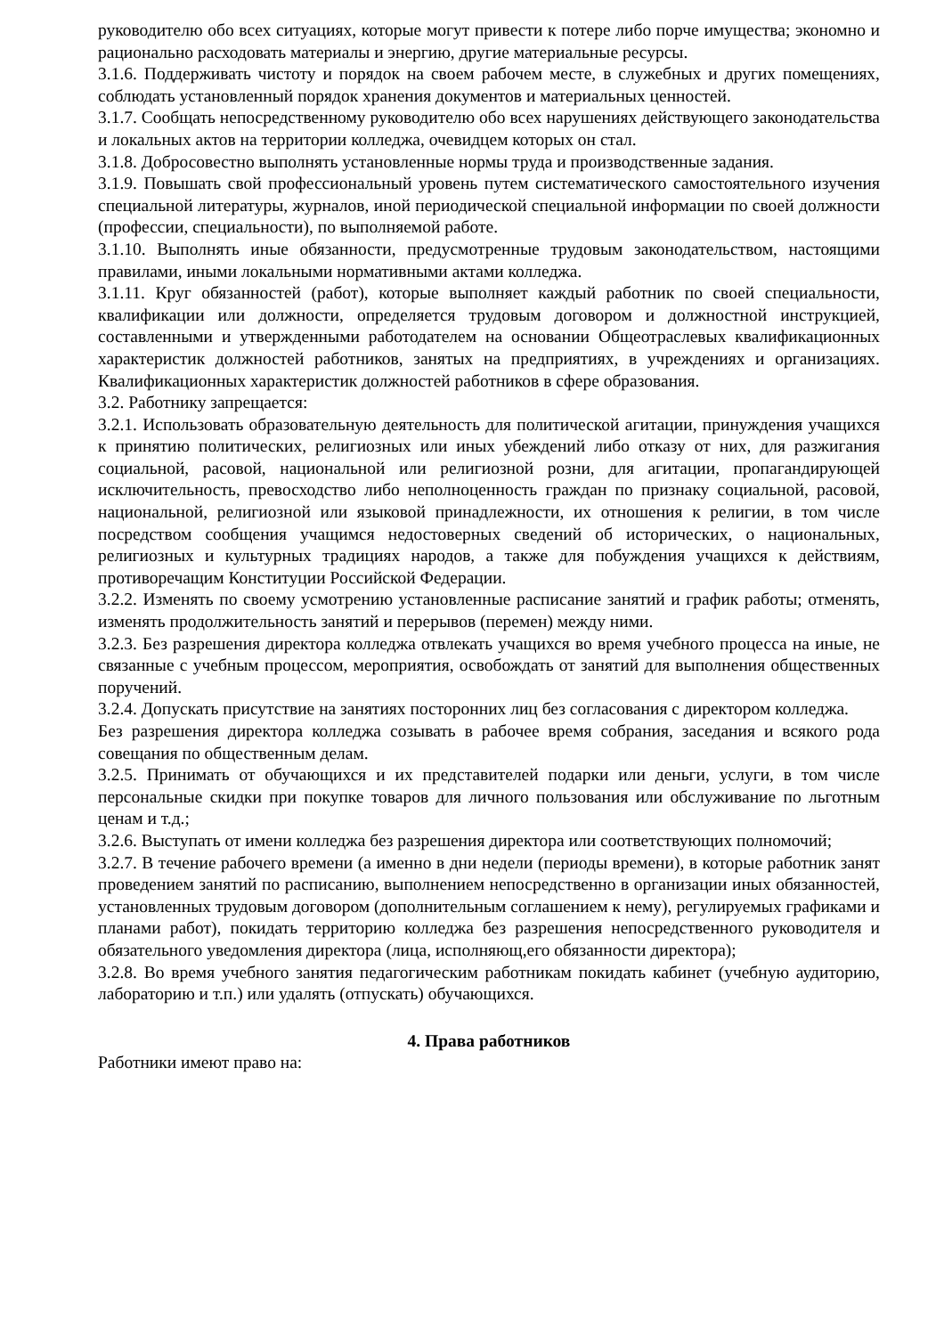руководителю обо всех ситуациях, которые могут привести к потере либо порче имущества; экономно и рационально расходовать материалы и энергию, другие материальные ресурсы.
3.1.6. Поддерживать чистоту и порядок на своем рабочем месте, в служебных и других помещениях, соблюдать установленный порядок хранения документов и материальных ценностей.
3.1.7. Сообщать непосредственному руководителю обо всех нарушениях действующего законодательства и локальных актов на территории колледжа, очевидцем которых он стал.
3.1.8. Добросовестно выполнять установленные нормы труда и производственные задания.
3.1.9. Повышать свой профессиональный уровень путем систематического самостоятельного изучения специальной литературы, журналов, иной периодической специальной информации по своей должности (профессии, специальности), по выполняемой работе.
3.1.10. Выполнять иные обязанности, предусмотренные трудовым законодательством, настоящими правилами, иными локальными нормативными актами колледжа.
3.1.11. Круг обязанностей (работ), которые выполняет каждый работник по своей специальности, квалификации или должности, определяется трудовым договором и должностной инструкцией, составленными и утвержденными работодателем на основании Общеотраслевых квалификационных характеристик должностей работников, занятых на предприятиях, в учреждениях и организациях. Квалификационных характеристик должностей работников в сфере образования.
3.2. Работнику запрещается:
3.2.1. Использовать образовательную деятельность для политической агитации, принуждения учащихся к принятию политических, религиозных или иных убеждений либо отказу от них, для разжигания социальной, расовой, национальной или религиозной розни, для агитации, пропагандирующей исключительность, превосходство либо неполноценность граждан по признаку социальной, расовой, национальной, религиозной или языковой принадлежности, их отношения к религии, в том числе посредством сообщения учащимся недостоверных сведений об исторических, о национальных, религиозных и культурных традициях народов, а также для побуждения учащихся к действиям, противоречащим Конституции Российской Федерации.
3.2.2. Изменять по своему усмотрению установленные расписание занятий и график работы; отменять, изменять продолжительность занятий и перерывов (перемен) между ними.
3.2.3. Без разрешения директора колледжа отвлекать учащихся во время учебного процесса на иные, не связанные с учебным процессом, мероприятия, освобождать от занятий для выполнения общественных поручений.
3.2.4. Допускать присутствие на занятиях посторонних лиц без согласования с директором колледжа.
Без разрешения директора колледжа созывать в рабочее время собрания, заседания и всякого рода совещания по общественным делам.
3.2.5. Принимать от обучающихся и их представителей подарки или деньги, услуги, в том числе персональные скидки при покупке товаров для личного пользования или обслуживание по льготным ценам и т.д.;
3.2.6. Выступать от имени колледжа без разрешения директора или соответствующих полномочий;
3.2.7. В течение рабочего времени (а именно в дни недели (периоды времени), в которые работник занят проведением занятий по расписанию, выполнением непосредственно в организации иных обязанностей, установленных трудовым договором (дополнительным соглашением к нему), регулируемых графиками и планами работ), покидать территорию колледжа без разрешения непосредственного руководителя и обязательного уведомления директора (лица, исполняющ,его обязанности директора);
3.2.8. Во время учебного занятия педагогическим работникам покидать кабинет (учебную аудиторию, лабораторию и т.п.) или удалять (отпускать) обучающихся.
4. Права работников
Работники имеют право на: